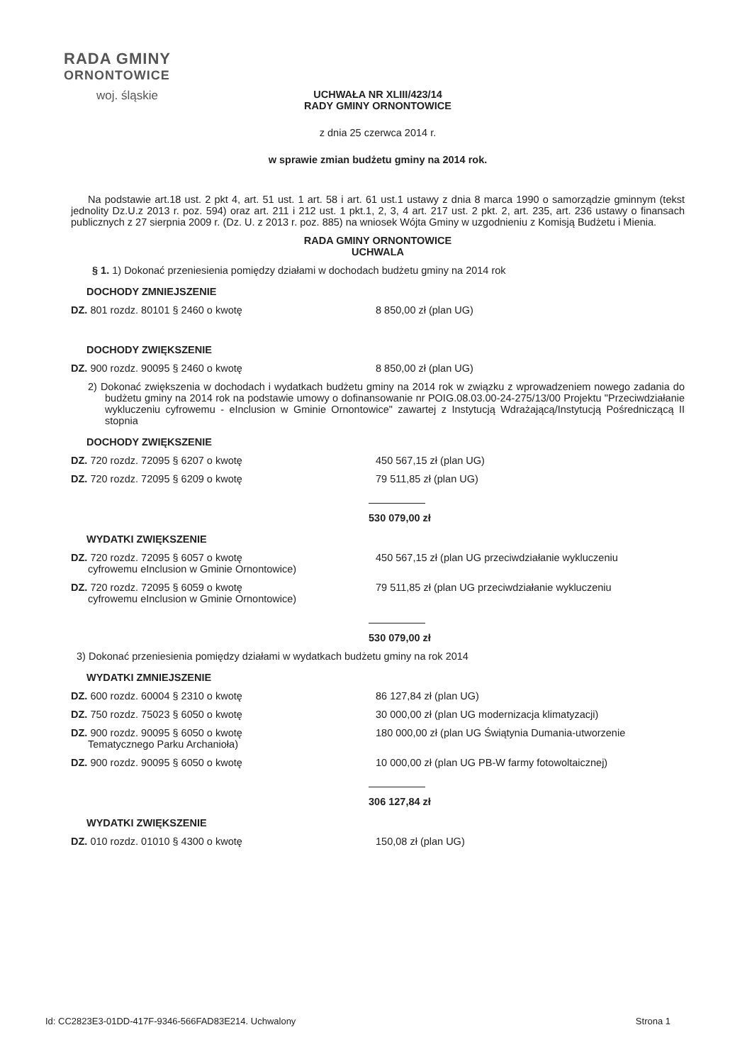RADA GMINY
ORNONTOWICE
woj. śląskie
UCHWAŁA NR XLIII/423/14
RADY GMINY ORNONTOWICE
z dnia 25 czerwca 2014 r.
w sprawie zmian budżetu gminy na 2014 rok.
Na podstawie art.18 ust. 2 pkt 4, art. 51 ust. 1 art. 58 i art. 61 ust.1 ustawy z dnia 8 marca 1990 o samorządzie gminnym (tekst jednolity Dz.U.z 2013 r. poz. 594) oraz art. 211 i 212 ust. 1 pkt.1, 2, 3, 4 art. 217 ust. 2 pkt. 2, art. 235, art. 236 ustawy o finansach publicznych z 27 sierpnia 2009 r. (Dz. U. z 2013 r. poz. 885) na wniosek Wójta Gminy w uzgodnieniu z Komisją Budżetu i Mienia.
RADA GMINY ORNONTOWICE
UCHWALA
§ 1. 1) Dokonać przeniesienia pomiędzy działami w dochodach budżetu gminy na 2014 rok
DOCHODY ZMNIEJSZENIE
DZ. 801 rozdz. 80101 § 2460 o kwotę 8 850,00 zł (plan UG)
DOCHODY ZWIĘKSZENIE
DZ. 900 rozdz. 90095 § 2460 o kwotę 8 850,00 zł (plan UG)
2) Dokonać zwiększenia w dochodach i wydatkach budżetu gminy na 2014 rok w związku z wprowadzeniem nowego zadania do budżetu gminy na 2014 rok na podstawie umowy o dofinansowanie nr POIG.08.03.00-24-275/13/00 Projektu "Przeciwdziałanie wykluczeniu cyfrowemu - eInclusion w Gminie Ornontowice" zawartej z Instytucją Wdrażającą/Instytucją Pośredniczącą II stopnia
DOCHODY ZWIĘKSZENIE
DZ. 720 rozdz. 72095 § 6207 o kwotę 450 567,15 zł (plan UG)
DZ. 720 rozdz. 72095 § 6209 o kwotę 79 511,85 zł (plan UG)
530 079,00 zł
WYDATKI ZWIĘKSZENIE
DZ. 720 rozdz. 72095 § 6057 o kwotę
cyfrowemu eInclusion w Gminie Ornontowice)
450 567,15 zł (plan UG przeciwdziałanie wykluczeniu
DZ. 720 rozdz. 72095 § 6059 o kwotę
cyfrowemu eInclusion w Gminie Ornontowice)
79 511,85 zł (plan UG przeciwdziałanie wykluczeniu
530 079,00 zł
3) Dokonać przeniesienia pomiędzy działami w wydatkach budżetu gminy na rok 2014
WYDATKI ZMNIEJSZENIE
DZ. 600 rozdz. 60004 § 2310 o kwotę 86 127,84 zł (plan UG)
DZ. 750 rozdz. 75023 § 6050 o kwotę 30 000,00 zł (plan UG modernizacja klimatyzacji)
DZ. 900 rozdz. 90095 § 6050 o kwotę
Tematycznego Parku Archanioła)
180 000,00 zł (plan UG Świątynia Dumania-utworzenie
DZ. 900 rozdz. 90095 § 6050 o kwotę 10 000,00 zł (plan UG PB-W farmy fotowoltaicznej)
306 127,84 zł
WYDATKI ZWIĘKSZENIE
DZ. 010 rozdz. 01010 § 4300 o kwotę 150,08 zł (plan UG)
Id: CC2823E3-01DD-417F-9346-566FAD83E214. Uchwalony Strona 1